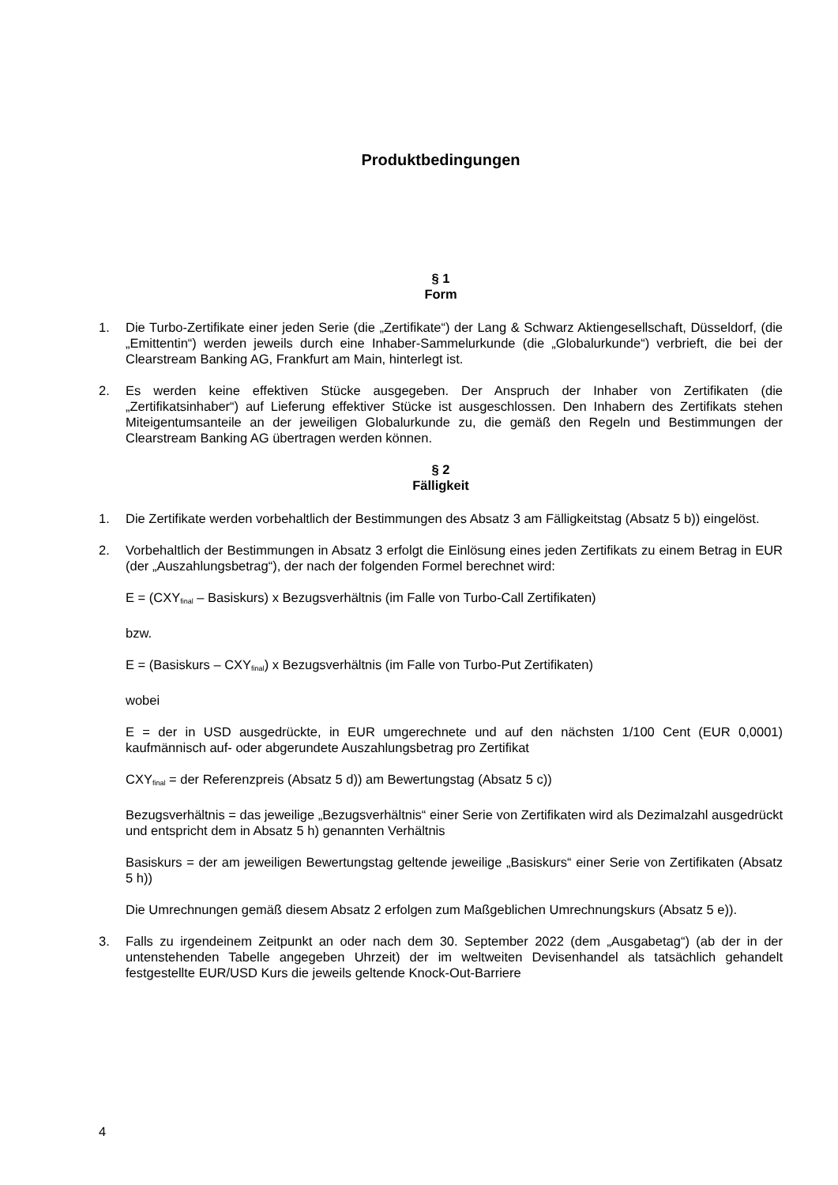Produktbedingungen
§ 1
Form
1. Die Turbo-Zertifikate einer jeden Serie (die „Zertifikate“) der Lang & Schwarz Aktiengesellschaft, Düsseldorf, (die „Emittentin“) werden jeweils durch eine Inhaber-Sammelurkunde (die „Globalurkunde“) verbrieft, die bei der Clearstream Banking AG, Frankfurt am Main, hinterlegt ist.
2. Es werden keine effektiven Stücke ausgegeben. Der Anspruch der Inhaber von Zertifikaten (die „Zertifikatsinhaber“) auf Lieferung effektiver Stücke ist ausgeschlossen. Den Inhabern des Zertifikats stehen Miteigentumsanteile an der jeweiligen Globalurkunde zu, die gemäß den Regeln und Bestimmungen der Clearstream Banking AG übertragen werden können.
§ 2
Fälligkeit
1. Die Zertifikate werden vorbehaltlich der Bestimmungen des Absatz 3 am Fälligkeitstag (Absatz 5 b)) eingelöst.
2. Vorbehaltlich der Bestimmungen in Absatz 3 erfolgt die Einlösung eines jeden Zertifikats zu einem Betrag in EUR (der „Auszahlungsbetrag“), der nach der folgenden Formel berechnet wird:
E = (CXY<sub>final</sub> – Basiskurs) x Bezugsverhältnis (im Falle von Turbo-Call Zertifikaten)
bzw.
E = (Basiskurs – CXY<sub>final</sub>) x Bezugsverhältnis (im Falle von Turbo-Put Zertifikaten)
wobei
E = der in USD ausgedrückte, in EUR umgerechnete und auf den nächsten 1/100 Cent (EUR 0,0001) kaufmännisch auf- oder abgerundete Auszahlungsbetrag pro Zertifikat
CXY<sub>final</sub> = der Referenzpreis (Absatz 5 d)) am Bewertungstag (Absatz 5 c))
Bezugsverhältnis = das jeweilige „Bezugsverhältnis“ einer Serie von Zertifikaten wird als Dezimalzahl ausgedrückt und entspricht dem in Absatz 5 h) genannten Verhältnis
Basiskurs = der am jeweiligen Bewertungstag geltende jeweilige „Basiskurs“ einer Serie von Zertifikaten (Absatz 5 h))
Die Umrechnungen gemäß diesem Absatz 2 erfolgen zum Maßgeblichen Umrechnungskurs (Absatz 5 e)).
3. Falls zu irgendeinem Zeitpunkt an oder nach dem 30. September 2022 (dem „Ausgabetag“) (ab der in der untenstehenden Tabelle angegeben Uhrzeit) der im weltweiten Devisenhandel als tatsächlich gehandelt festgestellte EUR/USD Kurs die jeweils geltende Knock-Out-Barriere
4